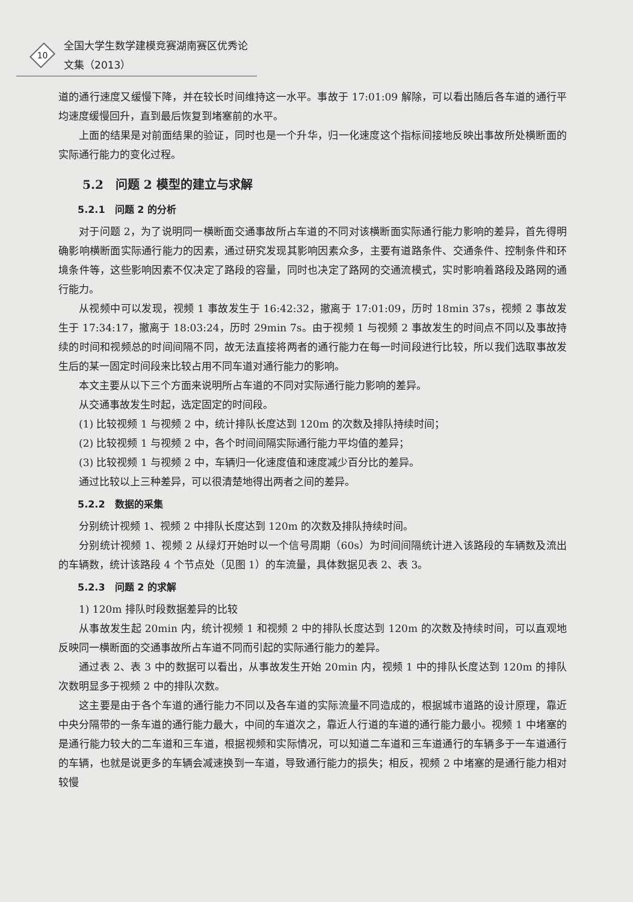10
全国大学生数学建模竞赛湖南赛区优秀论文集（2013）
道的通行速度又缓慢下降，并在较长时间维持这一水平。事故于 17:01:09 解除，可以看出随后各车道的通行平均速度缓慢回升，直到最后恢复到堵塞前的水平。
上面的结果是对前面结果的验证，同时也是一个升华，归一化速度这个指标间接地反映出事故所处横断面的实际通行能力的变化过程。
5.2　问题 2 模型的建立与求解
5.2.1　问题 2 的分析
对于问题 2，为了说明同一横断面交通事故所占车道的不同对该横断面实际通行能力影响的差异，首先得明确影响横断面实际通行能力的因素，通过研究发现其影响因素众多，主要有道路条件、交通条件、控制条件和环境条件等，这些影响因素不仅决定了路段的容量，同时也决定了路网的交通流模式，实时影响着路段及路网的通行能力。
从视频中可以发现，视频 1 事故发生于 16:42:32，撤离于 17:01:09，历时 18min 37s，视频 2 事故发生于 17:34:17，撤离于 18:03:24，历时 29min 7s。由于视频 1 与视频 2 事故发生的时间点不同以及事故持续的时间和视频总的时间间隔不同，故无法直接将两者的通行能力在每一时间段进行比较，所以我们选取事故发生后的某一固定时间段来比较占用不同车道对通行能力的影响。
本文主要从以下三个方面来说明所占车道的不同对实际通行能力影响的差异。
从交通事故发生时起，选定固定的时间段。
(1) 比较视频 1 与视频 2 中，统计排队长度达到 120m 的次数及排队持续时间；
(2) 比较视频 1 与视频 2 中，各个时间间隔实际通行能力平均值的差异；
(3) 比较视频 1 与视频 2 中，车辆归一化速度值和速度减少百分比的差异。
通过比较以上三种差异，可以很清楚地得出两者之间的差异。
5.2.2　数据的采集
分别统计视频 1、视频 2 中排队长度达到 120m 的次数及排队持续时间。
分别统计视频 1、视频 2 从绿灯开始时以一个信号周期（60s）为时间间隔统计进入该路段的车辆数及流出的车辆数，统计该路段 4 个节点处（见图 1）的车流量，具体数据见表 2、表 3。
5.2.3　问题 2 的求解
1) 120m 排队时段数据差异的比较
从事故发生起 20min 内，统计视频 1 和视频 2 中的排队长度达到 120m 的次数及持续时间，可以直观地反映同一横断面的交通事故所占车道不同而引起的实际通行能力的差异。
通过表 2、表 3 中的数据可以看出，从事故发生开始 20min 内，视频 1 中的排队长度达到 120m 的排队次数明显多于视频 2 中的排队次数。
这主要是由于各个车道的通行能力不同以及各车道的实际流量不同造成的，根据城市道路的设计原理，靠近中央分隔带的一条车道的通行能力最大，中间的车道次之，靠近人行道的车道的通行能力最小。视频 1 中堵塞的是通行能力较大的二车道和三车道，根据视频和实际情况，可以知道二车道和三车道通行的车辆多于一车道通行的车辆，也就是说更多的车辆会减速换到一车道，导致通行能力的损失；相反，视频 2 中堵塞的是通行能力相对较慢